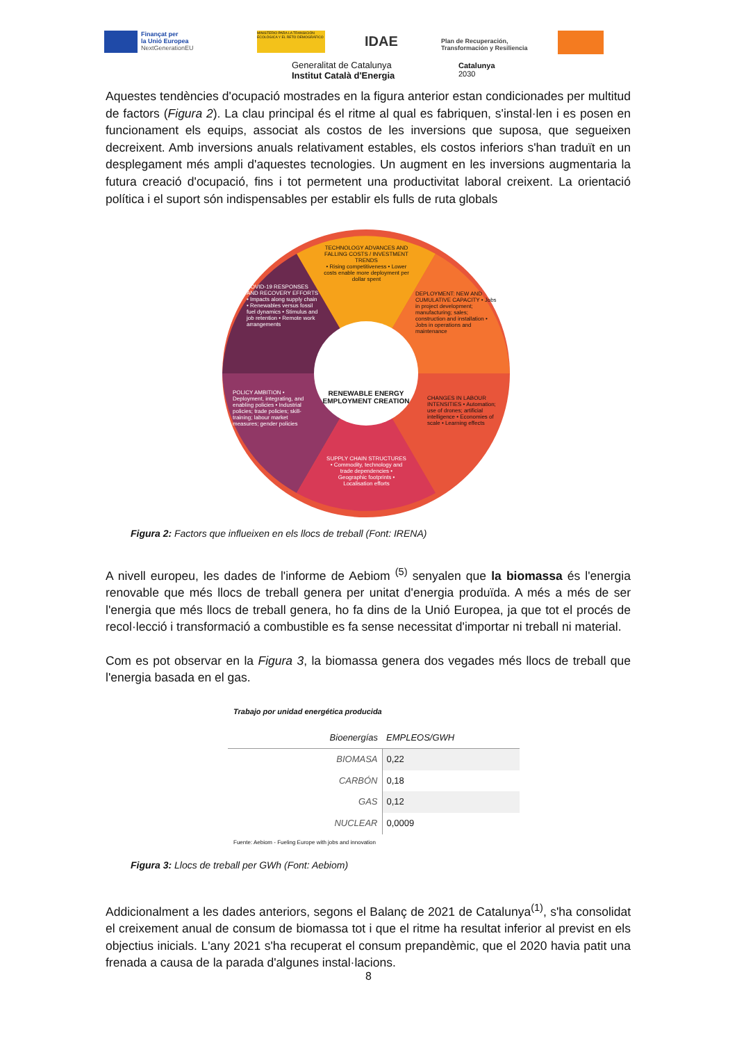Finançat per
la Unió Europea
NextGenerationEU
MINISTERIO PARA LA TRANSICIÓN ECOLÓGICA Y EL RETO DEMOGRÁFICO
IDAE
Plan de Recuperación,
Transformación y Resiliencia
Generalitat de Catalunya
Institut Català d'Energia
Catalunya
2030
Aquestes tendències d'ocupació mostrades en la figura anterior estan condicionades per multitud de factors (Figura 2). La clau principal és el ritme al qual es fabriquen, s'instal·len i es posen en funcionament els equips, associat als costos de les inversions que suposa, que segueixen decreixent. Amb inversions anuals relativament estables, els costos inferiors s'han traduït en un desplegament més ampli d'aquestes tecnologies. Un augment en les inversions augmentaria la futura creació d'ocupació, fins i tot permetent una productivitat laboral creixent. La orientació política i el suport són indispensables per establir els fulls de ruta globals
RENEWABLE ENERGY EMPLOYMENT CREATION
TECHNOLOGY ADVANCES AND FALLING COSTS / INVESTMENT TRENDS
• Rising competitiveness • Lower costs enable more deployment per dollar spent
COVID-19 RESPONSES AND RECOVERY EFFORTS • Impacts along supply chain • Renewables versus fossil fuel dynamics • Stimulus and job retention • Remote work arrangements
DEPLOYMENT: NEW AND CUMULATIVE CAPACITY • Jobs in project development; manufacturing; sales; construction and installation • Jobs in operations and maintenance
POLICY AMBITION • Deployment, integrating, and enabling policies • Industrial policies; trade policies; skill-training; labour market measures; gender policies
CHANGES IN LABOUR INTENSITIES • Automation; use of drones; artificial intelligence • Economies of scale • Learning effects
SUPPLY CHAIN STRUCTURES • Commodity, technology and trade dependencies • Geographic footprints • Localisation efforts
Figura 2: Factors que influeixen en els llocs de treball (Font: IRENA)
A nivell europeu, les dades de l'informe de Aebiom <sup>(5)</sup> senyalen que la biomassa és l'energia renovable que més llocs de treball genera per unitat d'energia produïda. A més a més de ser l'energia que més llocs de treball genera, ho fa dins de la Unió Europea, ja que tot el procés de recol·lecció i transformació a combustible es fa sense necessitat d'importar ni treball ni material.
Com es pot observar en la Figura 3, la biomassa genera dos vegades més llocs de treball que l'energia basada en el gas.
Trabajo por unidad energética producida
| Bioenergías | EMPLEOS/GWH |
| --- | --- |
| BIOMASA | 0,22 |
| CARBÓN | 0,18 |
| GAS | 0,12 |
| NUCLEAR | 0,0009 |
Fuente: Aebiom - Fueling Europe with jobs and innovation
Figura 3: Llocs de treball per GWh (Font: Aebiom)
Addicionalment a les dades anteriors, segons el Balanç de 2021 de Catalunya<sup>(1)</sup>, s'ha consolidat el creixement anual de consum de biomassa tot i que el ritme ha resultat inferior al previst en els objectius inicials. L'any 2021 s'ha recuperat el consum prepandèmic, que el 2020 havia patit una frenada a causa de la parada d'algunes instal·lacions.
8